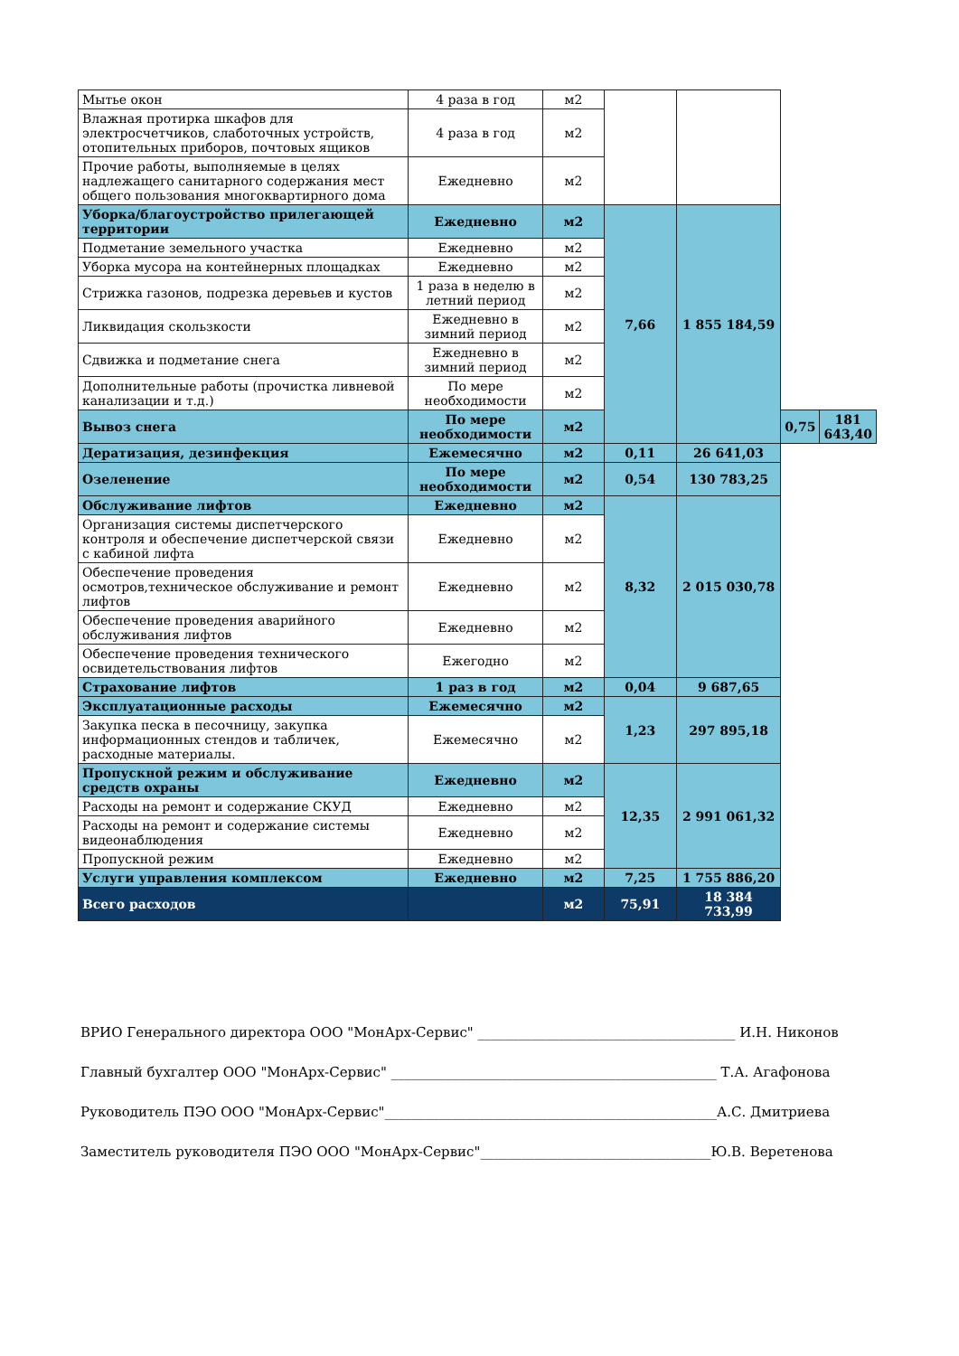| Мытье окон | 4 раза в год | м2 | | | | |
| Влажная протирка шкафов для электросчетчиков, слаботочных устройств, отопительных приборов, почтовых ящиков | 4 раза в год | м2 | | | | |
| Прочие работы, выполняемые в целях надлежащего санитарного содержания мест общего пользования многоквартирного дома | Ежедневно | м2 | | | | |
| Уборка/благоустройство прилегающей территории | Ежедневно | м2 | 7,66 | 1 855 184,59 | | |
| Подметание земельного участка | Ежедневно | м2 | | | | |
| Уборка мусора на контейнерных площадках | Ежедневно | м2 | | | | |
| Стрижка газонов, подрезка деревьев и кустов | 1 раза в неделю в летний период | м2 | | | | |
| Ликвидация скользкости | Ежедневно в зимний период | м2 | | | | |
| Сдвижка и подметание снега | Ежедневно в зимний период | м2 | | | | |
| Дополнительные работы (прочистка ливневой канализации и т.д.) | По мере необходимости | м2 | | | | |
| Вывоз снега | По мере необходимости | м2 | | | 0,75 | 181 643,40 |
| Дератизация, дезинфекция | Ежемесячно | м2 | 0,11 | 26 641,03 | | |
| Озеленение | По мере необходимости | м2 | 0,54 | 130 783,25 | | |
| Обслуживание лифтов | Ежедневно | м2 | 8,32 | 2 015 030,78 | | |
| Организация системы диспетчерского контроля и обеспечение диспетчерской связи с кабиной лифта | Ежедневно | м2 | | | | |
| Обеспечение проведения осмотров,техническое обслуживание и ремонт лифтов | Ежедневно | м2 | | | | |
| Обеспечение проведения аварийного обслуживания лифтов | Ежедневно | м2 | | | | |
| Обеспечение проведения технического освидетельствования лифтов | Ежегодно | м2 | | | | |
| Страхование лифтов | 1 раз в год | м2 | 0,04 | 9 687,65 | | |
| Эксплуатационные расходы | Ежемесячно | м2 | 1,23 | 297 895,18 | | |
| Закупка песка в песочницу, закупка информационных стендов и табличек, расходные материалы. | Ежемесячно | м2 | | | | |
| Пропускной режим и обслуживание средств охраны | Ежедневно | м2 | 12,35 | 2 991 061,32 | | |
| Расходы на ремонт и содержание СКУД | Ежедневно | м2 | | | | |
| Расходы на ремонт и содержание системы видеонаблюдения | Ежедневно | м2 | | | | |
| Пропускной режим | Ежедневно | м2 | | | | |
| Услуги управления комплексом | Ежедневно | м2 | 7,25 | 1 755 886,20 | | |
| Всего расходов | | м2 | 75,91 | 18 384 733,99 | | |
ВРИО Генерального директора ООО "МонАрх-Сервис" ______________________________________ И.Н. Никонов
Главный бухгалтер ООО "МонАрх-Сервис" ________________________________________________ Т.А. Агафонова
Руководитель ПЭО ООО "МонАрх-Сервис"_________________________________________________А.С. Дмитриева
Заместитель руководителя ПЭО ООО "МонАрх-Сервис"__________________________________Ю.В. Веретенова